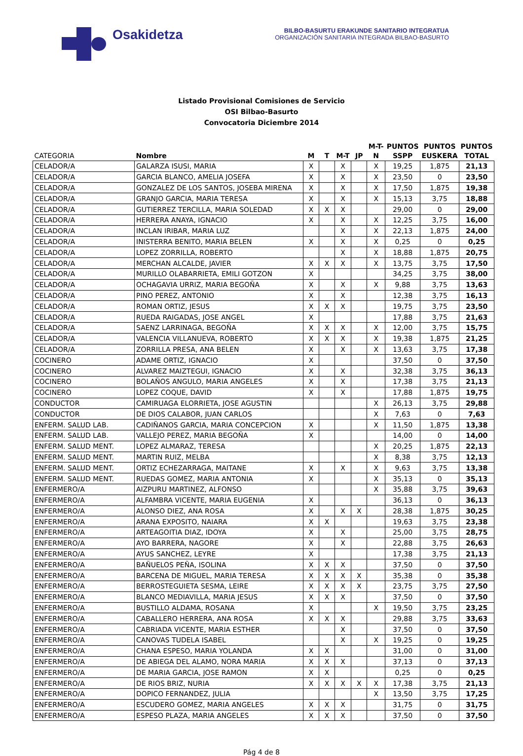Osakidetza
BILBO-BASURTU ERAKUNDE SANITARIO INTEGRATUA
ORGANIZACIÓN SANITARIA INTEGRADA BILBAO-BASURTO
Listado Provisional Comisiones de Servicio
OSI Bilbao-Basurto
Convocatoria Diciembre 2014
| CATEGORIA | Nombre | M | T | M-T | JP | M-T- N | PUNTOS SSPP | PUNTOS EUSKERA | PUNTOS TOTAL |
| --- | --- | --- | --- | --- | --- | --- | --- | --- | --- |
| CELADOR/A | GALARZA ISUSI, MARIA | X | | X | | X | 19,25 | 1,875 | 21,13 |
| CELADOR/A | GARCIA BLANCO, AMELIA JOSEFA | X | | X | | X | 23,50 | 0 | 23,50 |
| CELADOR/A | GONZALEZ DE LOS SANTOS, JOSEBA MIRENA | X | | X | | X | 17,50 | 1,875 | 19,38 |
| CELADOR/A | GRANJO GARCIA, MARIA TERESA | X | | X | | X | 15,13 | 3,75 | 18,88 |
| CELADOR/A | GUTIERREZ TERCILLA, MARIA SOLEDAD | X | X | X | | | 29,00 | 0 | 29,00 |
| CELADOR/A | HERRERA ANAYA, IGNACIO | X | | X | | X | 12,25 | 3,75 | 16,00 |
| CELADOR/A | INCLAN IRIBAR, MARIA LUZ | | | X | | X | 22,13 | 1,875 | 24,00 |
| CELADOR/A | INISTERRA BENITO, MARIA BELEN | X | | X | | X | 0,25 | 0 | 0,25 |
| CELADOR/A | LOPEZ ZORRILLA, ROBERTO | | | X | | X | 18,88 | 1,875 | 20,75 |
| CELADOR/A | MERCHAN ALCALDE, JAVIER | X | X | X | | X | 13,75 | 3,75 | 17,50 |
| CELADOR/A | MURILLO OLABARRIETA, EMILI GOTZON | X | | | | | 34,25 | 3,75 | 38,00 |
| CELADOR/A | OCHAGAVIA URRIZ, MARIA BEGOÑA | X | | X | | X | 9,88 | 3,75 | 13,63 |
| CELADOR/A | PINO PEREZ, ANTONIO | X | | X | | | 12,38 | 3,75 | 16,13 |
| CELADOR/A | ROMAN ORTIZ, JESUS | X | X | X | | | 19,75 | 3,75 | 23,50 |
| CELADOR/A | RUEDA RAIGADAS, JOSE ANGEL | X | | | | | 17,88 | 3,75 | 21,63 |
| CELADOR/A | SAENZ LARRINAGA, BEGOÑA | X | X | X | | X | 12,00 | 3,75 | 15,75 |
| CELADOR/A | VALENCIA VILLANUEVA, ROBERTO | X | X | X | | X | 19,38 | 1,875 | 21,25 |
| CELADOR/A | ZORRILLA PRESA, ANA BELEN | X | | X | | X | 13,63 | 3,75 | 17,38 |
| COCINERO | ADAME ORTIZ, IGNACIO | X | | | | | 37,50 | 0 | 37,50 |
| COCINERO | ALVAREZ MAIZTEGUI, IGNACIO | X | | X | | | 32,38 | 3,75 | 36,13 |
| COCINERO | BOLAÑOS ANGULO, MARIA ANGELES | X | | X | | | 17,38 | 3,75 | 21,13 |
| COCINERO | LOPEZ COQUE, DAVID | X | | X | | | 17,88 | 1,875 | 19,75 |
| CONDUCTOR | CAMIRUAGA ELORRIETA, JOSE AGUSTIN | | | | | X | 26,13 | 3,75 | 29,88 |
| CONDUCTOR | DE DIOS CALABOR, JUAN CARLOS | | | | | X | 7,63 | 0 | 7,63 |
| ENFERM. SALUD LAB. | CADIÑANOS GARCIA, MARIA CONCEPCION | X | | | | X | 11,50 | 1,875 | 13,38 |
| ENFERM. SALUD LAB. | VALLEJO PEREZ, MARIA BEGOÑA | X | | | | | 14,00 | 0 | 14,00 |
| ENFERM. SALUD MENT. | LOPEZ ALMARAZ, TERESA | | | | | X | 20,25 | 1,875 | 22,13 |
| ENFERM. SALUD MENT. | MARTIN RUIZ, MELBA | | | | | X | 8,38 | 3,75 | 12,13 |
| ENFERM. SALUD MENT. | ORTIZ ECHEZARRAGA, MAITANE | X | | X | | X | 9,63 | 3,75 | 13,38 |
| ENFERM. SALUD MENT. | RUEDAS GOMEZ, MARIA ANTONIA | X | | | | X | 35,13 | 0 | 35,13 |
| ENFERMERO/A | AIZPURU MARTINEZ, ALFONSO | | | | | X | 35,88 | 3,75 | 39,63 |
| ENFERMERO/A | ALFAMBRA VICENTE, MARIA EUGENIA | X | | | | | 36,13 | 0 | 36,13 |
| ENFERMERO/A | ALONSO DIEZ, ANA ROSA | X | | X | X | | 28,38 | 1,875 | 30,25 |
| ENFERMERO/A | ARANA EXPOSITO, NAIARA | X | X | | | | 19,63 | 3,75 | 23,38 |
| ENFERMERO/A | ARTEAGOITIA DIAZ, IDOYA | X | | X | | | 25,00 | 3,75 | 28,75 |
| ENFERMERO/A | AYO BARRERA, NAGORE | X | | X | | | 22,88 | 3,75 | 26,63 |
| ENFERMERO/A | AYUS SANCHEZ, LEYRE | X | | | | | 17,38 | 3,75 | 21,13 |
| ENFERMERO/A | BAÑUELOS PEÑA, ISOLINA | X | X | X | | | 37,50 | 0 | 37,50 |
| ENFERMERO/A | BARCENA DE MIGUEL, MARIA TERESA | X | X | X | X | | 35,38 | 0 | 35,38 |
| ENFERMERO/A | BERROSTEGUIETA SESMA, LEIRE | X | X | X | X | | 23,75 | 3,75 | 27,50 |
| ENFERMERO/A | BLANCO MEDIAVILLA, MARIA JESUS | X | X | X | | | 37,50 | 0 | 37,50 |
| ENFERMERO/A | BUSTILLO ALDAMA, ROSANA | X | | | | X | 19,50 | 3,75 | 23,25 |
| ENFERMERO/A | CABALLERO HERRERA, ANA ROSA | X | X | X | | | 29,88 | 3,75 | 33,63 |
| ENFERMERO/A | CABRIADA VICENTE, MARIA ESTHER | | | X | | | 37,50 | 0 | 37,50 |
| ENFERMERO/A | CANOVAS TUDELA ISABEL | | | X | | X | 19,25 | 0 | 19,25 |
| ENFERMERO/A | CHANA ESPESO, MARIA YOLANDA | X | X | | | | 31,00 | 0 | 31,00 |
| ENFERMERO/A | DE ABIEGA DEL ALAMO, NORA MARIA | X | X | X | | | 37,13 | 0 | 37,13 |
| ENFERMERO/A | DE MARIA GARCIA, JOSE RAMON | X | X | | | | 0,25 | 0 | 0,25 |
| ENFERMERO/A | DE RIOS BRIZ, NURIA | X | X | X | X | X | 17,38 | 3,75 | 21,13 |
| ENFERMERO/A | DOPICO FERNANDEZ, JULIA | | | | | X | 13,50 | 3,75 | 17,25 |
| ENFERMERO/A | ESCUDERO GOMEZ, MARIA ANGELES | X | X | X | | | 31,75 | 0 | 31,75 |
| ENFERMERO/A | ESPESO PLAZA, MARIA ANGELES | X | X | X | | | 37,50 | 0 | 37,50 |
Pág 4 de 8